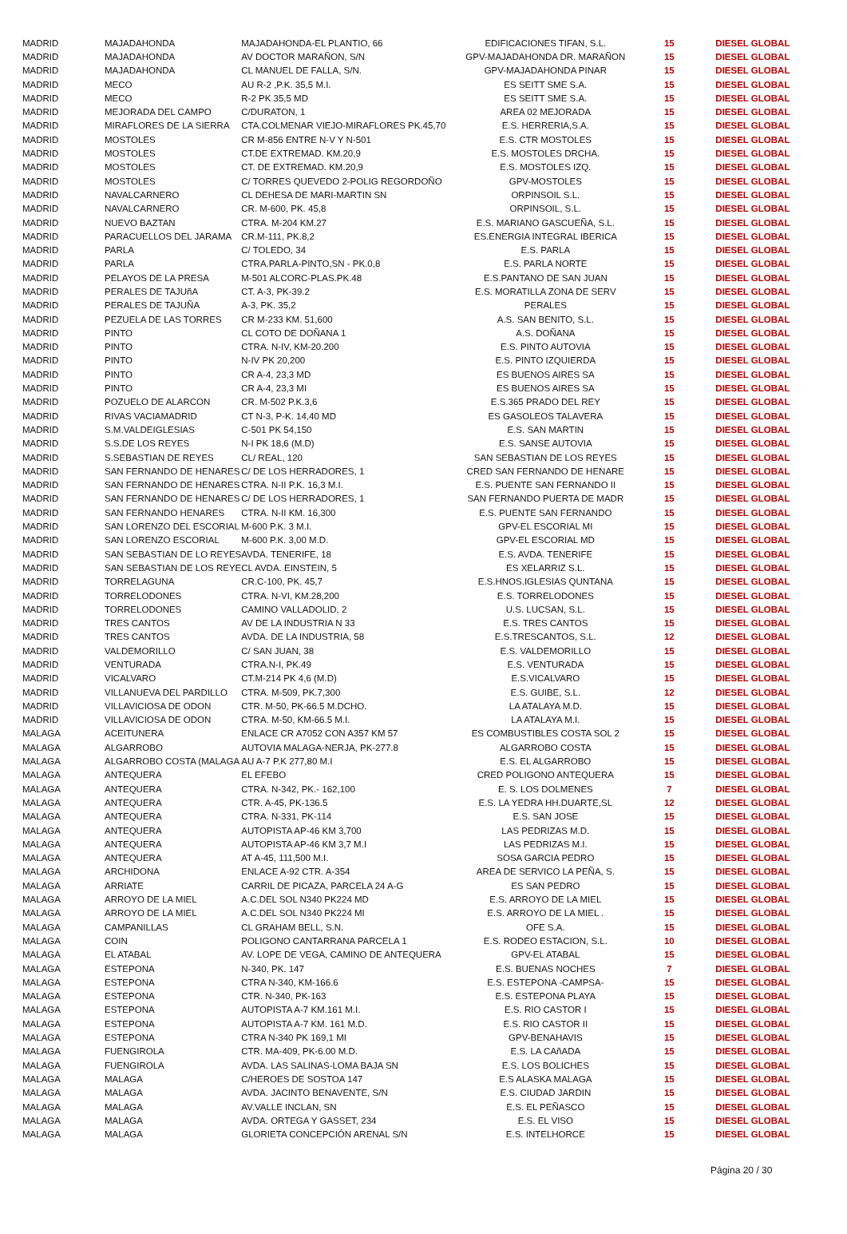| MADRID | MAJADAHONDA | MAJADAHONDA-EL PLANTIO, 66 | EDIFICACIONES TIFAN, S.L. | 15 | DIESEL GLOBAL |
| MADRID | MAJADAHONDA | AV DOCTOR MARAÑON, S/N | GPV-MAJADAHONDA DR. MARAÑON | 15 | DIESEL GLOBAL |
| MADRID | MAJADAHONDA | CL MANUEL DE FALLA, S/N. | GPV-MAJADAHONDA PINAR | 15 | DIESEL GLOBAL |
| MADRID | MECO | AU R-2 ,P.K. 35,5 M.I. | ES SEITT SME S.A. | 15 | DIESEL GLOBAL |
| MADRID | MECO | R-2 PK 35,5 MD | ES SEITT SME S.A. | 15 | DIESEL GLOBAL |
| MADRID | MEJORADA DEL CAMPO | C/DURATON, 1 | AREA 02 MEJORADA | 15 | DIESEL GLOBAL |
| MADRID | MIRAFLORES DE LA SIERRA | CTA.COLMENAR VIEJO-MIRAFLORES PK.45,70 | E.S. HERRERIA,S.A. | 15 | DIESEL GLOBAL |
| MADRID | MOSTOLES | CR M-856 ENTRE N-V Y N-501 | E.S. CTR MOSTOLES | 15 | DIESEL GLOBAL |
| MADRID | MOSTOLES | CT.DE EXTREMAD. KM.20,9 | E.S. MOSTOLES DRCHA. | 15 | DIESEL GLOBAL |
| MADRID | MOSTOLES | CT. DE EXTREMAD. KM.20,9 | E.S. MOSTOLES IZQ. | 15 | DIESEL GLOBAL |
| MADRID | MOSTOLES | C/ TORRES QUEVEDO 2-POLIG REGORDOÑO | GPV-MOSTOLES | 15 | DIESEL GLOBAL |
| MADRID | NAVALCARNERO | CL DEHESA DE MARI-MARTIN SN | ORPINSOIL S.L. | 15 | DIESEL GLOBAL |
| MADRID | NAVALCARNERO | CR. M-600, PK. 45,8 | ORPINSOIL, S.L. | 15 | DIESEL GLOBAL |
| MADRID | NUEVO BAZTAN | CTRA. M-204 KM.27 | E.S. MARIANO GASCUEÑA, S.L. | 15 | DIESEL GLOBAL |
| MADRID | PARACUELLOS DEL JARAMA | CR.M-111, PK.8,2 | ES.ENERGIA INTEGRAL IBERICA | 15 | DIESEL GLOBAL |
| MADRID | PARLA | C/ TOLEDO, 34 | E.S. PARLA | 15 | DIESEL GLOBAL |
| MADRID | PARLA | CTRA.PARLA-PINTO,SN - PK.0,8 | E.S. PARLA NORTE | 15 | DIESEL GLOBAL |
| MADRID | PELAYOS DE LA PRESA | M-501 ALCORC-PLAS.PK.48 | E.S.PANTANO DE SAN JUAN | 15 | DIESEL GLOBAL |
| MADRID | PERALES DE TAJUñA | CT. A-3, PK-39.2 | E.S. MORATILLA ZONA DE SERV | 15 | DIESEL GLOBAL |
| MADRID | PERALES DE TAJUÑA | A-3, PK. 35,2 | PERALES | 15 | DIESEL GLOBAL |
| MADRID | PEZUELA DE LAS TORRES | CR M-233 KM. 51,600 | A.S. SAN BENITO, S.L. | 15 | DIESEL GLOBAL |
| MADRID | PINTO | CL COTO DE DOÑANA 1 | A.S. DOÑANA | 15 | DIESEL GLOBAL |
| MADRID | PINTO | CTRA. N-IV, KM-20.200 | E.S. PINTO AUTOVIA | 15 | DIESEL GLOBAL |
| MADRID | PINTO | N-IV PK 20,200 | E.S. PINTO IZQUIERDA | 15 | DIESEL GLOBAL |
| MADRID | PINTO | CR A-4, 23,3 MD | ES BUENOS AIRES SA | 15 | DIESEL GLOBAL |
| MADRID | PINTO | CR A-4, 23,3 MI | ES BUENOS AIRES SA | 15 | DIESEL GLOBAL |
| MADRID | POZUELO DE ALARCON | CR. M-502 P.K.3,6 | E.S.365 PRADO DEL REY | 15 | DIESEL GLOBAL |
| MADRID | RIVAS VACIAMADRID | CT N-3, P-K. 14,40 MD | ES GASOLEOS TALAVERA | 15 | DIESEL GLOBAL |
| MADRID | S.M.VALDEIGLESIAS | C-501 PK 54,150 | E.S. SAN MARTIN | 15 | DIESEL GLOBAL |
| MADRID | S.S.DE LOS REYES | N-I PK 18,6 (M.D) | E.S. SANSE AUTOVIA | 15 | DIESEL GLOBAL |
| MADRID | S.SEBASTIAN DE REYES | CL/ REAL, 120 | SAN SEBASTIAN DE LOS REYES | 15 | DIESEL GLOBAL |
| MADRID | SAN FERNANDO DE HENARES | C/ DE LOS HERRADORES, 1 | CRED SAN FERNANDO DE HENARE | 15 | DIESEL GLOBAL |
| MADRID | SAN FERNANDO DE HENARES | CTRA. N-II P.K. 16,3 M.I. | E.S. PUENTE SAN FERNANDO II | 15 | DIESEL GLOBAL |
| MADRID | SAN FERNANDO DE HENARES | C/ DE LOS HERRADORES, 1 | SAN FERNANDO PUERTA DE MADR | 15 | DIESEL GLOBAL |
| MADRID | SAN FERNANDO HENARES | CTRA. N-II KM. 16,300 | E.S. PUENTE SAN FERNANDO | 15 | DIESEL GLOBAL |
| MADRID | SAN LORENZO DEL ESCORIAL | M-600 P.K. 3 M.I. | GPV-EL ESCORIAL MI | 15 | DIESEL GLOBAL |
| MADRID | SAN LORENZO ESCORIAL | M-600 P.K. 3,00 M.D. | GPV-EL ESCORIAL MD | 15 | DIESEL GLOBAL |
| MADRID | SAN SEBASTIAN DE LO REYES | AVDA. TENERIFE, 18 | E.S. AVDA. TENERIFE | 15 | DIESEL GLOBAL |
| MADRID | SAN SEBASTIAN DE LOS REYE | CL AVDA. EINSTEIN, 5 | ES XELARRIZ S.L. | 15 | DIESEL GLOBAL |
| MADRID | TORRELAGUNA | CR.C-100, PK. 45,7 | E.S.HNOS.IGLESIAS QUNTANA | 15 | DIESEL GLOBAL |
| MADRID | TORRELODONES | CTRA. N-VI, KM.28,200 | E.S. TORRELODONES | 15 | DIESEL GLOBAL |
| MADRID | TORRELODONES | CAMINO VALLADOLID, 2 | U.S. LUCSAN, S.L. | 15 | DIESEL GLOBAL |
| MADRID | TRES CANTOS | AV DE LA INDUSTRIA N 33 | E.S. TRES CANTOS | 15 | DIESEL GLOBAL |
| MADRID | TRES CANTOS | AVDA. DE LA INDUSTRIA, 58 | E.S.TRESCANTOS, S.L. | 12 | DIESEL GLOBAL |
| MADRID | VALDEMORILLO | C/ SAN JUAN, 38 | E.S. VALDEMORILLO | 15 | DIESEL GLOBAL |
| MADRID | VENTURADA | CTRA.N-I, PK.49 | E.S. VENTURADA | 15 | DIESEL GLOBAL |
| MADRID | VICALVARO | CT.M-214 PK 4,6 (M.D) | E.S.VICALVARO | 15 | DIESEL GLOBAL |
| MADRID | VILLANUEVA DEL PARDILLO | CTRA. M-509, PK.7,300 | E.S. GUIBE, S.L. | 12 | DIESEL GLOBAL |
| MADRID | VILLAVICIOSA DE ODON | CTR. M-50, PK-66.5 M.DCHO. | LA ATALAYA M.D. | 15 | DIESEL GLOBAL |
| MADRID | VILLAVICIOSA DE ODON | CTRA. M-50, KM-66.5 M.I. | LA ATALAYA M.I. | 15 | DIESEL GLOBAL |
| MALAGA | ACEITUNERA | ENLACE CR A7052 CON A357 KM 57 | ES COMBUSTIBLES COSTA SOL 2 | 15 | DIESEL GLOBAL |
| MALAGA | ALGARROBO | AUTOVIA MALAGA-NERJA, PK-277.8 | ALGARROBO COSTA | 15 | DIESEL GLOBAL |
| MALAGA | ALGARROBO COSTA (MALAGA | AU A-7 P.K 277,80 M.I | E.S. EL ALGARROBO | 15 | DIESEL GLOBAL |
| MALAGA | ANTEQUERA | EL EFEBO | CRED POLIGONO ANTEQUERA | 15 | DIESEL GLOBAL |
| MALAGA | ANTEQUERA | CTRA. N-342, PK.- 162,100 | E. S. LOS DOLMENES | 7 | DIESEL GLOBAL |
| MALAGA | ANTEQUERA | CTR. A-45, PK-136.5 | E.S. LA YEDRA HH.DUARTE,SL | 12 | DIESEL GLOBAL |
| MALAGA | ANTEQUERA | CTRA. N-331, PK-114 | E.S. SAN JOSE | 15 | DIESEL GLOBAL |
| MALAGA | ANTEQUERA | AUTOPISTA AP-46 KM 3,700 | LAS PEDRIZAS M.D. | 15 | DIESEL GLOBAL |
| MALAGA | ANTEQUERA | AUTOPISTA AP-46 KM 3,7 M.I | LAS PEDRIZAS M.I. | 15 | DIESEL GLOBAL |
| MALAGA | ANTEQUERA | AT A-45, 111,500 M.I. | SOSA GARCIA PEDRO | 15 | DIESEL GLOBAL |
| MALAGA | ARCHIDONA | ENLACE A-92 CTR. A-354 | AREA DE SERVICO LA PEÑA, S. | 15 | DIESEL GLOBAL |
| MALAGA | ARRIATE | CARRIL DE PICAZA, PARCELA 24 A-G | ES SAN PEDRO | 15 | DIESEL GLOBAL |
| MALAGA | ARROYO DE LA MIEL | A.C.DEL SOL N340 PK224 MD | E.S. ARROYO DE LA MIEL | 15 | DIESEL GLOBAL |
| MALAGA | ARROYO DE LA MIEL | A.C.DEL SOL N340 PK224 MI | E.S. ARROYO DE LA MIEL . | 15 | DIESEL GLOBAL |
| MALAGA | CAMPANILLAS | CL GRAHAM BELL, S.N. | OFE S.A. | 15 | DIESEL GLOBAL |
| MALAGA | COIN | POLIGONO CANTARRANA PARCELA 1 | E.S. RODEO ESTACION, S.L. | 10 | DIESEL GLOBAL |
| MALAGA | EL ATABAL | AV. LOPE DE VEGA, CAMINO DE ANTEQUERA | GPV-EL ATABAL | 15 | DIESEL GLOBAL |
| MALAGA | ESTEPONA | N-340, PK. 147 | E.S. BUENAS NOCHES | 7 | DIESEL GLOBAL |
| MALAGA | ESTEPONA | CTRA N-340, KM-166.6 | E.S. ESTEPONA -CAMPSA- | 15 | DIESEL GLOBAL |
| MALAGA | ESTEPONA | CTR. N-340, PK-163 | E.S. ESTEPONA PLAYA | 15 | DIESEL GLOBAL |
| MALAGA | ESTEPONA | AUTOPISTA A-7 KM.161 M.I. | E.S. RIO CASTOR I | 15 | DIESEL GLOBAL |
| MALAGA | ESTEPONA | AUTOPISTA A-7 KM. 161 M.D. | E.S. RIO CASTOR II | 15 | DIESEL GLOBAL |
| MALAGA | ESTEPONA | CTRA N-340 PK 169,1 MI | GPV-BENAHAVIS | 15 | DIESEL GLOBAL |
| MALAGA | FUENGIROLA | CTR. MA-409, PK-6.00 M.D. | E.S. LA CAñADA | 15 | DIESEL GLOBAL |
| MALAGA | FUENGIROLA | AVDA. LAS SALINAS-LOMA BAJA SN | E.S. LOS BOLICHES | 15 | DIESEL GLOBAL |
| MALAGA | MALAGA | C/HEROES DE SOSTOA 147 | E.S ALASKA MALAGA | 15 | DIESEL GLOBAL |
| MALAGA | MALAGA | AVDA. JACINTO BENAVENTE, S/N | E.S. CIUDAD JARDIN | 15 | DIESEL GLOBAL |
| MALAGA | MALAGA | AV.VALLE INCLAN, SN | E.S. EL PEÑASCO | 15 | DIESEL GLOBAL |
| MALAGA | MALAGA | AVDA. ORTEGA Y GASSET, 234 | E.S. EL VISO | 15 | DIESEL GLOBAL |
| MALAGA | MALAGA | GLORIETA CONCEPCIÓN ARENAL S/N | E.S. INTELHORCE | 15 | DIESEL GLOBAL |
Página 20 / 30